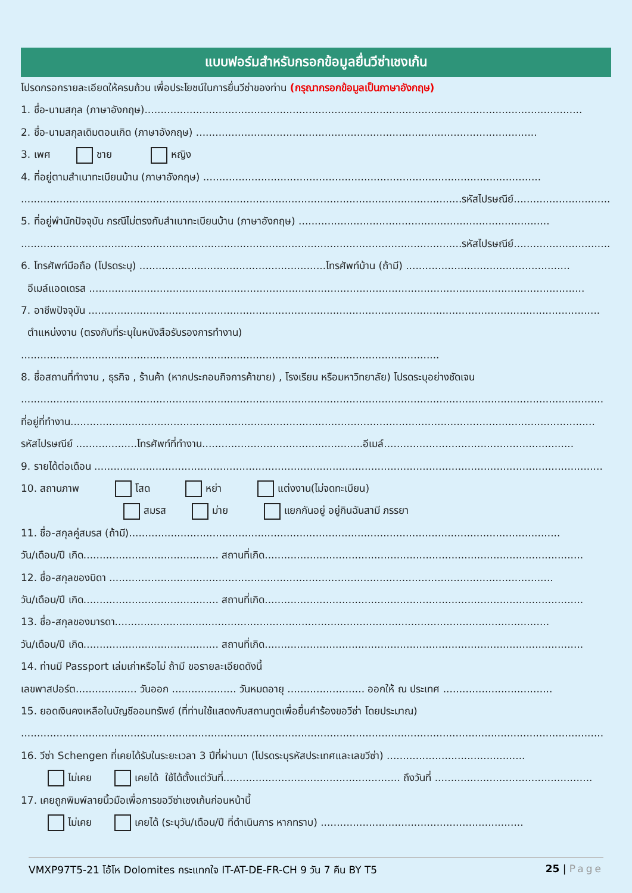แบบฟอร์มสำหรับกรอกข้อมูลยื่นวีซ่าเชงเก้น
โปรดกรอกรายละเอียดให้ครบถ้วน เพื่อประโยชน์ในการยื่นวีซ่าของท่าน (กรุณากรอกข้อมูลเป็นภาษาอังกฤษ)
1. ชื่อ-นามสกุล (ภาษาอังกฤษ)........................................................................................................................................
2. ชื่อ-นามสกุลเดิมตอนเกิด (ภาษาอังกฤษ) ..........................................................................................................
3. เพศ ชาย หญิง
4. ที่อยู่ตามสำเนาทะเบียนบ้าน (ภาษาอังกฤษ) .........................................................................................................
.........................................................................................................................................รหัสไปรษณีย์..............................
5. ที่อยู่พำนักปัจจุบัน กรณีไม่ตรงกับสำเนาทะเบียนบ้าน (ภาษาอังกฤษ) ..............................................................................
.........................................................................................................................................รหัสไปรษณีย์..............................
6. โทรศัพท์มือถือ (โปรดระบุ) ..........................................................โทรศัพท์บ้าน (ถ้ามี) ...................................................
อีเมล์แอดเดรส ..........................................................................................................................................................
7. อาชีพปัจจุบัน ...............................................................................................................................................................
ตำแหน่งงาน (ตรงกับที่ระบุในหนังสือรับรองการทำงาน)
..................................................................................................................................
8. ชื่อสถานที่ทำงาน , ธุรกิจ , ร้านค้า (หากประกอบกิจการค้าขาย) , โรงเรียน หรือมหาวิทยาลัย) โปรดระบุอย่างชัดเจน
.....................................................................................................................................................................................
ที่อยู่ที่ทำงาน...................................................................................................................................................................
รหัสไปรษณีย์ ...................โทรศัพท์ที่ทำงาน..................................................อีเมล์...........................................................
9. รายได้ต่อเดือน ..............................................................................................................................................................
10. สถานภาพ โสด หย่า แต่งงาน(ไม่จดทะเบียน)
สมรส ม่าย แยกกันอยู่ อยู่กินฉันสามี ภรรยา
11. ชื่อ-สกุลคู่สมรส (ถ้ามี)......................................................................................................................................
วัน/เดือน/ปี เกิด.......................................... สถานที่เกิด...................................................................................................
12. ชื่อ-สกุลของบิดา ..........................................................................................................................................
วัน/เดือน/ปี เกิด.......................................... สถานที่เกิด...................................................................................................
13. ชื่อ-สกุลของมารดา.......................................................................................................................................
วัน/เดือน/ปี เกิด.......................................... สถานที่เกิด...................................................................................................
14. ท่านมี Passport เล่มเก่าหรือไม่ ถ้ามี ขอรายละเอียดดังนี้
เลขพาสปอร์ต................... วันออก .................... วันหมดอายุ ........................ ออกให้ ณ ประเทศ ..................................
15. ยอดเงินคงเหลือในบัญชีออมทรัพย์ (ที่ท่านใช้แสดงกับสถานทูตเพื่อยื่นคำร้องขอวีซ่า โดยประมาณ)
.....................................................................................................................................................................................
16. วีซ่า Schengen ที่เคยได้รับในระยะเวลา 3 ปีที่ผ่านมา (โปรดระบุรหัสประเทศและเลขวีซ่า) ...........................................
ไม่เคย เคยได้ ใช้ได้ตั้งแต่วันที่....................................................... ถึงวันที่ .................................................
17. เคยถูกพิมพ์ลายนิ้วมือเพื่อการขอวีซ่าเชงเก้นก่อนหน้านี้
ไม่เคย เคยได้ (ระบุวัน/เดือน/ปี ที่ดำเนินการ หากทราบ) ...............................................................
VMXP97T5-21 โอ้โห Dolomites กระแทกใจ IT-AT-DE-FR-CH 9 วัน 7 คืน BY T5 25 | Page